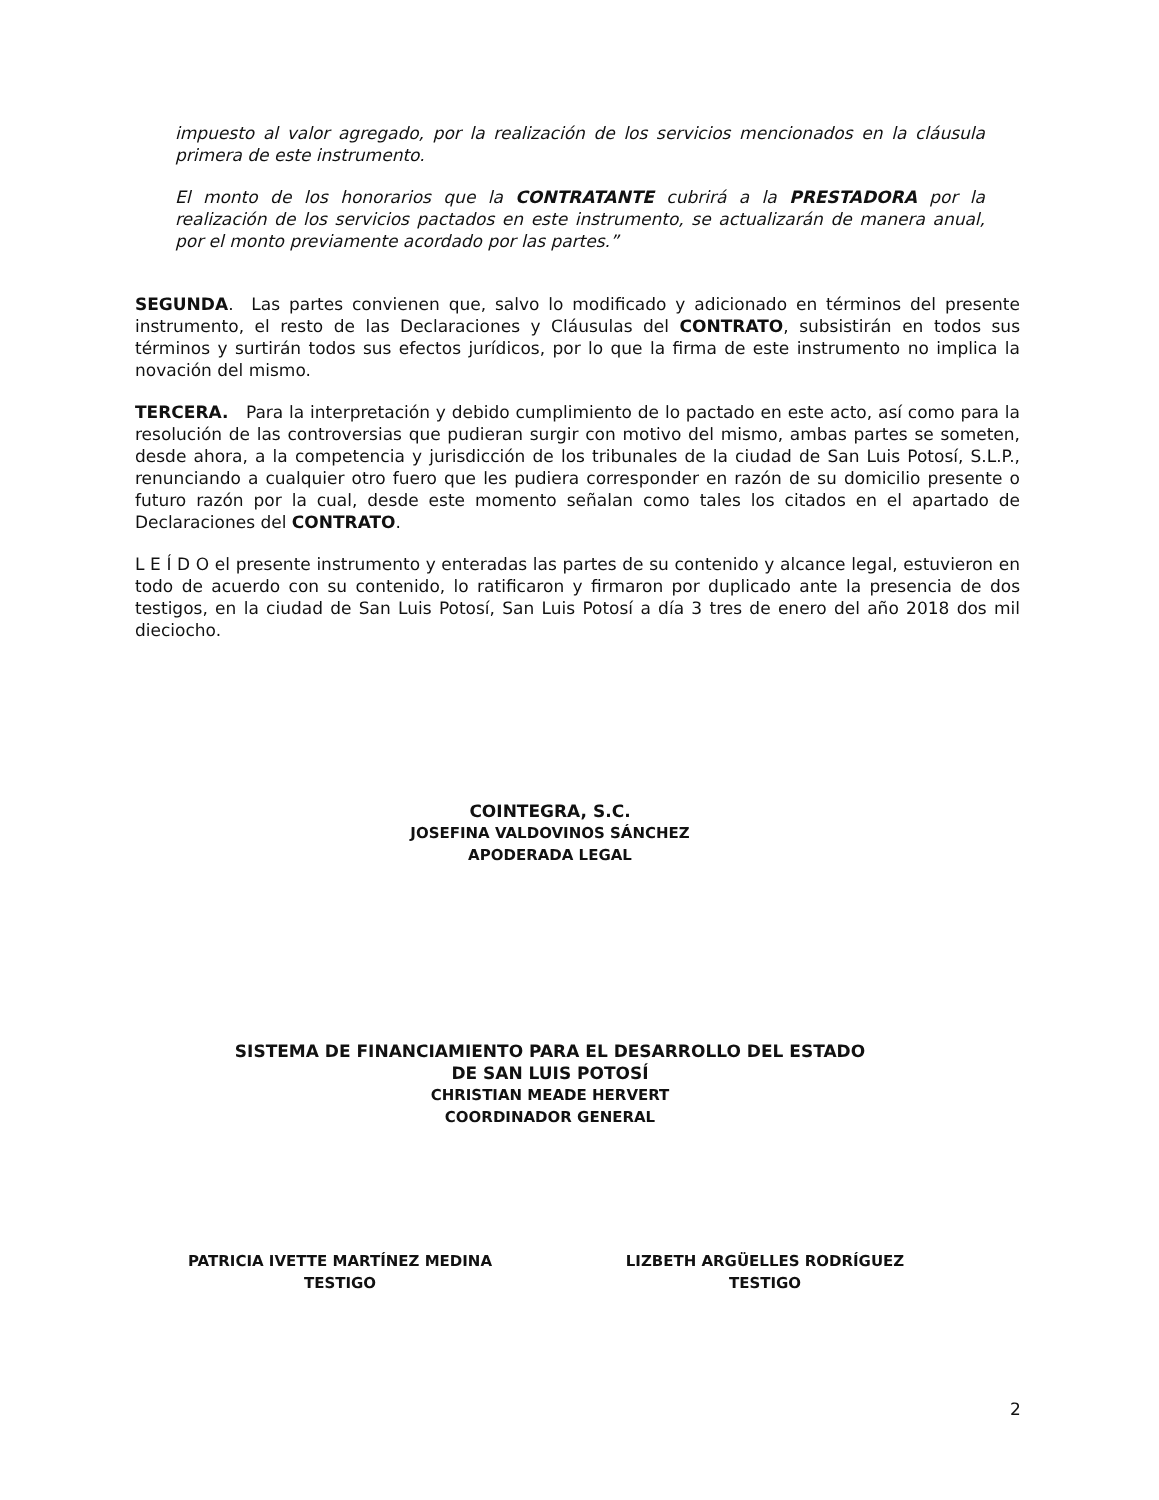impuesto al valor agregado, por la realización de los servicios mencionados en la cláusula primera de este instrumento.
El monto de los honorarios que la CONTRATANTE cubrirá a la PRESTADORA por la realización de los servicios pactados en este instrumento, se actualizarán de manera anual, por el monto previamente acordado por las partes.”
SEGUNDA. Las partes convienen que, salvo lo modificado y adicionado en términos del presente instrumento, el resto de las Declaraciones y Cláusulas del CONTRATO, subsistirán en todos sus términos y surtirán todos sus efectos jurídicos, por lo que la firma de este instrumento no implica la novación del mismo.
TERCERA. Para la interpretación y debido cumplimiento de lo pactado en este acto, así como para la resolución de las controversias que pudieran surgir con motivo del mismo, ambas partes se someten, desde ahora, a la competencia y jurisdicción de los tribunales de la ciudad de San Luis Potosí, S.L.P., renunciando a cualquier otro fuero que les pudiera corresponder en razón de su domicilio presente o futuro razón por la cual, desde este momento señalan como tales los citados en el apartado de Declaraciones del CONTRATO.
L E Í D O el presente instrumento y enteradas las partes de su contenido y alcance legal, estuvieron en todo de acuerdo con su contenido, lo ratificaron y firmaron por duplicado ante la presencia de dos testigos, en la ciudad de San Luis Potosí, San Luis Potosí a día 3 tres de enero del año 2018 dos mil dieciocho.
COINTEGRA, S.C.
JOSEFINA VALDOVINOS SÁNCHEZ
APODERADA LEGAL
SISTEMA DE FINANCIAMIENTO PARA EL DESARROLLO DEL ESTADO
DE SAN LUIS POTOSÍ
CHRISTIAN MEADE HERVERT
COORDINADOR GENERAL
PATRICIA IVETTE MARTÍNEZ MEDINA
TESTIGO
LIZBETH ARGÜELLES RODRÍGUEZ
TESTIGO
2